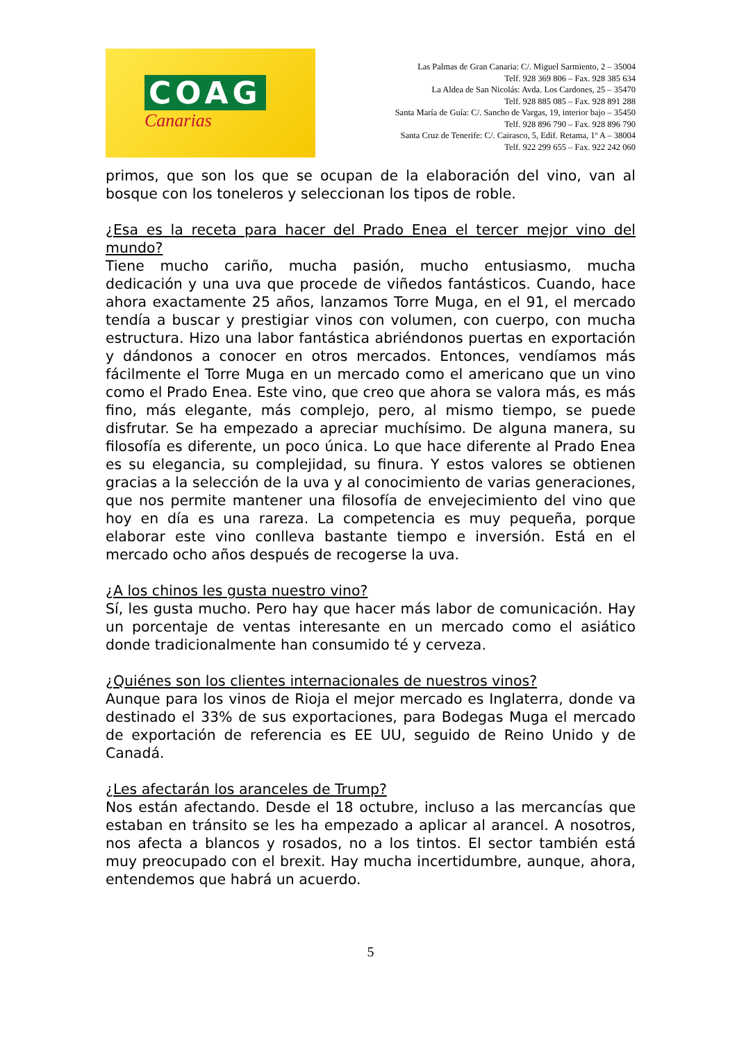COAG
Canarias
Las Palmas de Gran Canaria: C/. Miguel Sarmiento, 2 – 35004
Telf. 928 369 806 – Fax. 928 385 634
La Aldea de San Nicolás: Avda. Los Cardones, 25 – 35470
Telf. 928 885 085 – Fax. 928 891 288
Santa María de Guía: C/. Sancho de Vargas, 19, interior bajo – 35450
Telf. 928 896 790 – Fax. 928 896 790
Santa Cruz de Tenerife: C/. Cairasco, 5, Edif. Retama, 1º A – 38004
Telf. 922 299 655 – Fax. 922 242 060
primos, que son los que se ocupan de la elaboración del vino, van al bosque con los toneleros y seleccionan los tipos de roble.
¿Esa es la receta para hacer del Prado Enea el tercer mejor vino del mundo?
Tiene mucho cariño, mucha pasión, mucho entusiasmo, mucha dedicación y una uva que procede de viñedos fantásticos. Cuando, hace ahora exactamente 25 años, lanzamos Torre Muga, en el 91, el mercado tendía a buscar y prestigiar vinos con volumen, con cuerpo, con mucha estructura. Hizo una labor fantástica abriéndonos puertas en exportación y dándonos a conocer en otros mercados. Entonces, vendíamos más fácilmente el Torre Muga en un mercado como el americano que un vino como el Prado Enea. Este vino, que creo que ahora se valora más, es más fino, más elegante, más complejo, pero, al mismo tiempo, se puede disfrutar. Se ha empezado a apreciar muchísimo. De alguna manera, su filosofía es diferente, un poco única. Lo que hace diferente al Prado Enea es su elegancia, su complejidad, su finura. Y estos valores se obtienen gracias a la selección de la uva y al conocimiento de varias generaciones, que nos permite mantener una filosofía de envejecimiento del vino que hoy en día es una rareza. La competencia es muy pequeña, porque elaborar este vino conlleva bastante tiempo e inversión. Está en el mercado ocho años después de recogerse la uva.
¿A los chinos les gusta nuestro vino?
Sí, les gusta mucho. Pero hay que hacer más labor de comunicación. Hay un porcentaje de ventas interesante en un mercado como el asiático donde tradicionalmente han consumido té y cerveza.
¿Quiénes son los clientes internacionales de nuestros vinos?
Aunque para los vinos de Rioja el mejor mercado es Inglaterra, donde va destinado el 33% de sus exportaciones, para Bodegas Muga el mercado de exportación de referencia es EE UU, seguido de Reino Unido y de Canadá.
¿Les afectarán los aranceles de Trump?
Nos están afectando. Desde el 18 octubre, incluso a las mercancías que estaban en tránsito se les ha empezado a aplicar al arancel. A nosotros, nos afecta a blancos y rosados, no a los tintos. El sector también está muy preocupado con el brexit. Hay mucha incertidumbre, aunque, ahora, entendemos que habrá un acuerdo.
5